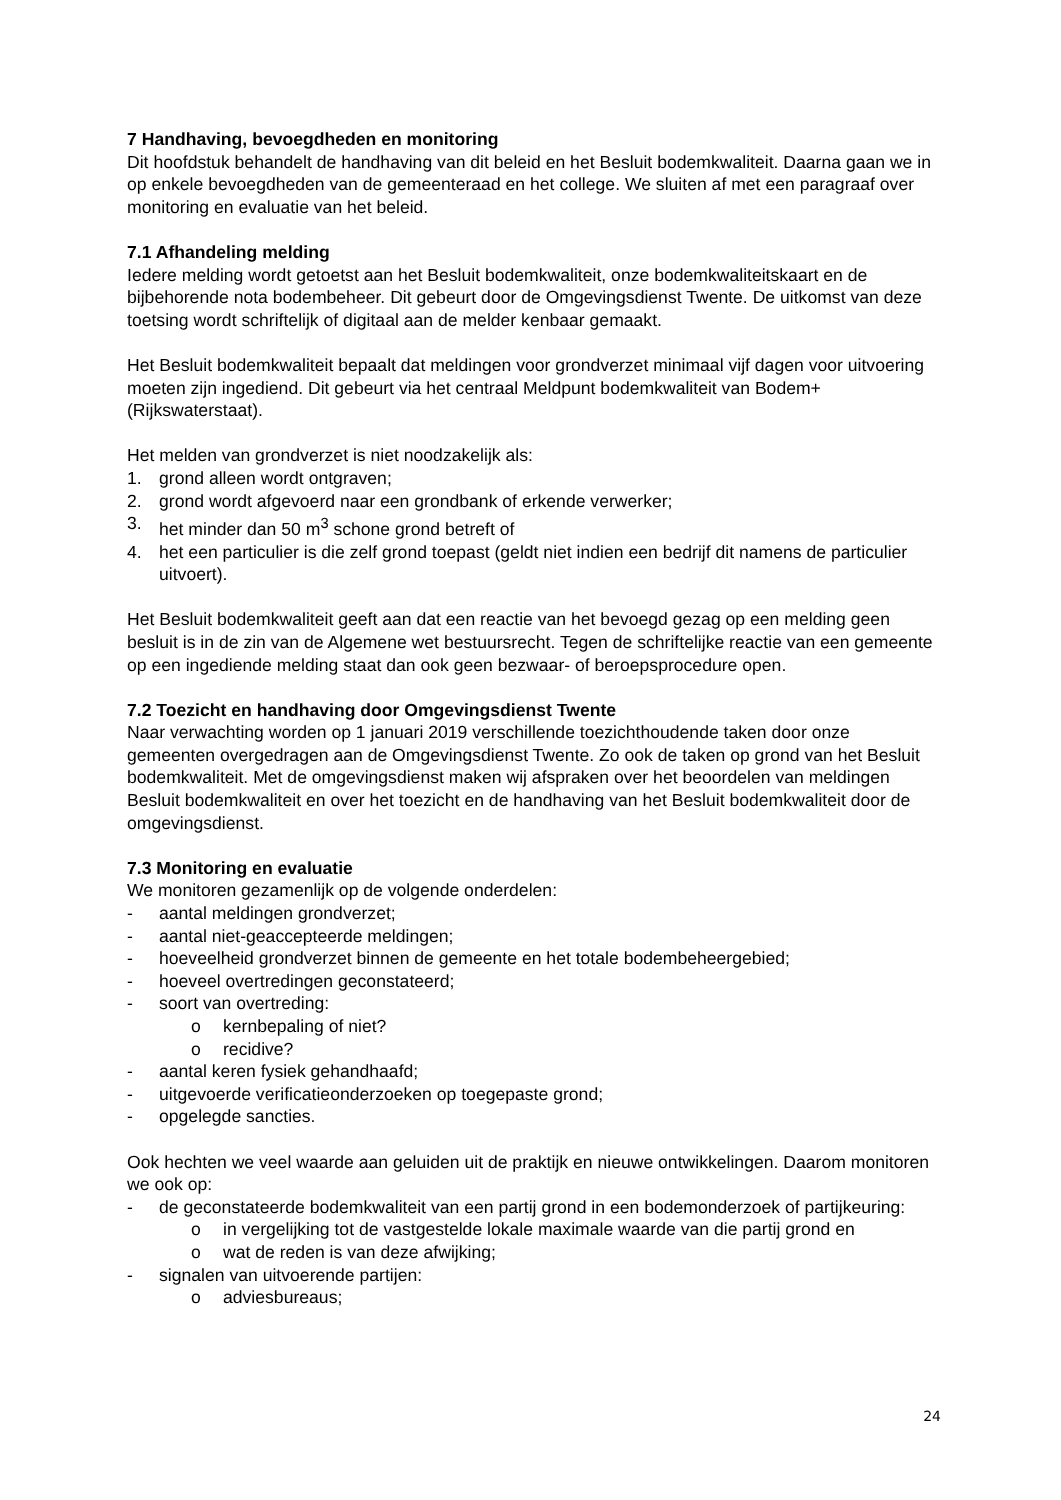7 Handhaving, bevoegdheden en monitoring
Dit hoofdstuk behandelt de handhaving van dit beleid en het Besluit bodemkwaliteit. Daarna gaan we in op enkele bevoegdheden van de gemeenteraad en het college. We sluiten af met een paragraaf over monitoring en evaluatie van het beleid.
7.1 Afhandeling melding
Iedere melding wordt getoetst aan het Besluit bodemkwaliteit, onze bodemkwaliteitskaart en de bijbehorende nota bodembeheer. Dit gebeurt door de Omgevingsdienst Twente. De uitkomst van deze toetsing wordt schriftelijk of digitaal aan de melder kenbaar gemaakt.
Het Besluit bodemkwaliteit bepaalt dat meldingen voor grondverzet minimaal vijf dagen voor uitvoering moeten zijn ingediend. Dit gebeurt via het centraal Meldpunt bodemkwaliteit van Bodem+ (Rijkswaterstaat).
Het melden van grondverzet is niet noodzakelijk als:
1. grond alleen wordt ontgraven;
2. grond wordt afgevoerd naar een grondbank of erkende verwerker;
3. het minder dan 50 m<sup>3</sup> schone grond betreft of
4. het een particulier is die zelf grond toepast (geldt niet indien een bedrijf dit namens de particulier uitvoert).
Het Besluit bodemkwaliteit geeft aan dat een reactie van het bevoegd gezag op een melding geen besluit is in de zin van de Algemene wet bestuursrecht. Tegen de schriftelijke reactie van een gemeente op een ingediende melding staat dan ook geen bezwaar- of beroepsprocedure open.
7.2 Toezicht en handhaving door Omgevingsdienst Twente
Naar verwachting worden op 1 januari 2019 verschillende toezichthoudende taken door onze gemeenten overgedragen aan de Omgevingsdienst Twente. Zo ook de taken op grond van het Besluit bodemkwaliteit. Met de omgevingsdienst maken wij afspraken over het beoordelen van meldingen Besluit bodemkwaliteit en over het toezicht en de handhaving van het Besluit bodemkwaliteit door de omgevingsdienst.
7.3 Monitoring en evaluatie
We monitoren gezamenlijk op de volgende onderdelen:
- aantal meldingen grondverzet;
- aantal niet-geaccepteerde meldingen;
- hoeveelheid grondverzet binnen de gemeente en het totale bodembeheergebied;
- hoeveel overtredingen geconstateerd;
- soort van overtreding:
o kernbepaling of niet?
o recidive?
- aantal keren fysiek gehandhaafd;
- uitgevoerde verificatieonderzoeken op toegepaste grond;
- opgelegde sancties.
Ook hechten we veel waarde aan geluiden uit de praktijk en nieuwe ontwikkelingen. Daarom monitoren we ook op:
- de geconstateerde bodemkwaliteit van een partij grond in een bodemonderzoek of partijkeuring:
o in vergelijking tot de vastgestelde lokale maximale waarde van die partij grond en
o wat de reden is van deze afwijking;
- signalen van uitvoerende partijen:
o adviesbureaus;
24